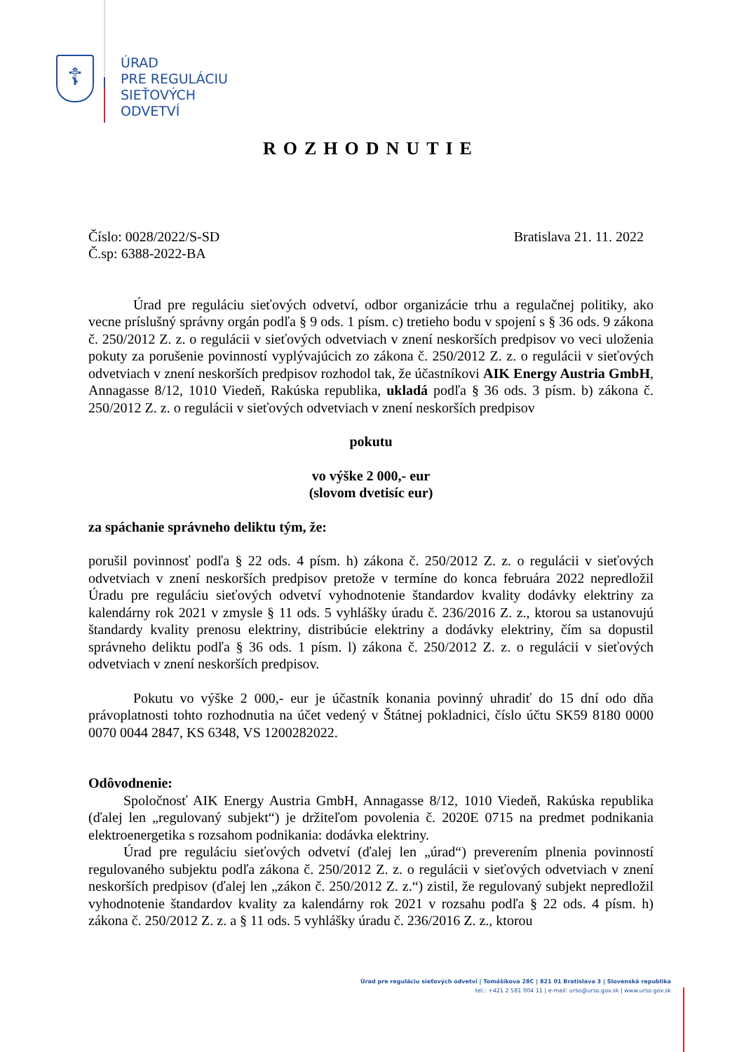☦
ÚRAD
PRE REGULÁCIU
SIEŤOVÝCH
ODVETVÍ
ROZHODNUTIE
Číslo: 0028/2022/S-SD
Č.sp: 6388-2022-BA
Bratislava 21. 11. 2022
Úrad pre reguláciu sieťových odvetví, odbor organizácie trhu a regulačnej politiky, ako vecne príslušný správny orgán podľa § 9 ods. 1 písm. c) tretieho bodu v spojení s § 36 ods. 9 zákona č. 250/2012 Z. z. o regulácii v sieťových odvetviach v znení neskorších predpisov vo veci uloženia pokuty za porušenie povinností vyplývajúcich zo zákona č. 250/2012 Z. z. o regulácii v sieťových odvetviach v znení neskorších predpisov rozhodol tak, že účastníkovi AIK Energy Austria GmbH, Annagasse 8/12, 1010 Viedeň, Rakúska republika, ukladá podľa § 36 ods. 3 písm. b) zákona č. 250/2012 Z. z. o regulácii v sieťových odvetviach v znení neskorších predpisov
pokutu
vo výške 2 000,- eur
(slovom dvetisíc eur)
za spáchanie správneho deliktu tým, že:
porušil povinnosť podľa § 22 ods. 4 písm. h) zákona č. 250/2012 Z. z. o regulácii v sieťových odvetviach v znení neskorších predpisov pretože v termíne do konca februára 2022 nepredložil Úradu pre reguláciu sieťových odvetví vyhodnotenie štandardov kvality dodávky elektriny za kalendárny rok 2021 v zmysle § 11 ods. 5 vyhlášky úradu č. 236/2016 Z. z., ktorou sa ustanovujú štandardy kvality prenosu elektriny, distribúcie elektriny a dodávky elektriny, čím sa dopustil správneho deliktu podľa § 36 ods. 1 písm. l) zákona č. 250/2012 Z. z. o regulácii v sieťových odvetviach v znení neskorších predpisov.
Pokutu vo výške 2 000,- eur je účastník konania povinný uhradiť do 15 dní odo dňa právoplatnosti tohto rozhodnutia na účet vedený v Štátnej pokladnici, číslo účtu SK59 8180 0000 0070 0044 2847, KS 6348, VS 1200282022.
Odôvodnenie:
Spoločnosť AIK Energy Austria GmbH, Annagasse 8/12, 1010 Viedeň, Rakúska republika (ďalej len „regulovaný subjekt“) je držiteľom povolenia č. 2020E 0715 na predmet podnikania elektroenergetika s rozsahom podnikania: dodávka elektriny.
Úrad pre reguláciu sieťových odvetví (ďalej len „úrad“) preverením plnenia povinností regulovaného subjektu podľa zákona č. 250/2012 Z. z. o regulácii v sieťových odvetviach v znení neskorších predpisov (ďalej len „zákon č. 250/2012 Z. z.“) zistil, že regulovaný subjekt nepredložil vyhodnotenie štandardov kvality za kalendárny rok 2021 v rozsahu podľa § 22 ods. 4 písm. h) zákona č. 250/2012 Z. z. a § 11 ods. 5 vyhlášky úradu č. 236/2016 Z. z., ktorou
Úrad pre reguláciu sieťových odvetví | Tomášikova 28C | 821 01 Bratislava 3 | Slovenská republika
tel.: +421 2 581 004 11 | e-mail: urso@urso.gov.sk | www.urso.gov.sk